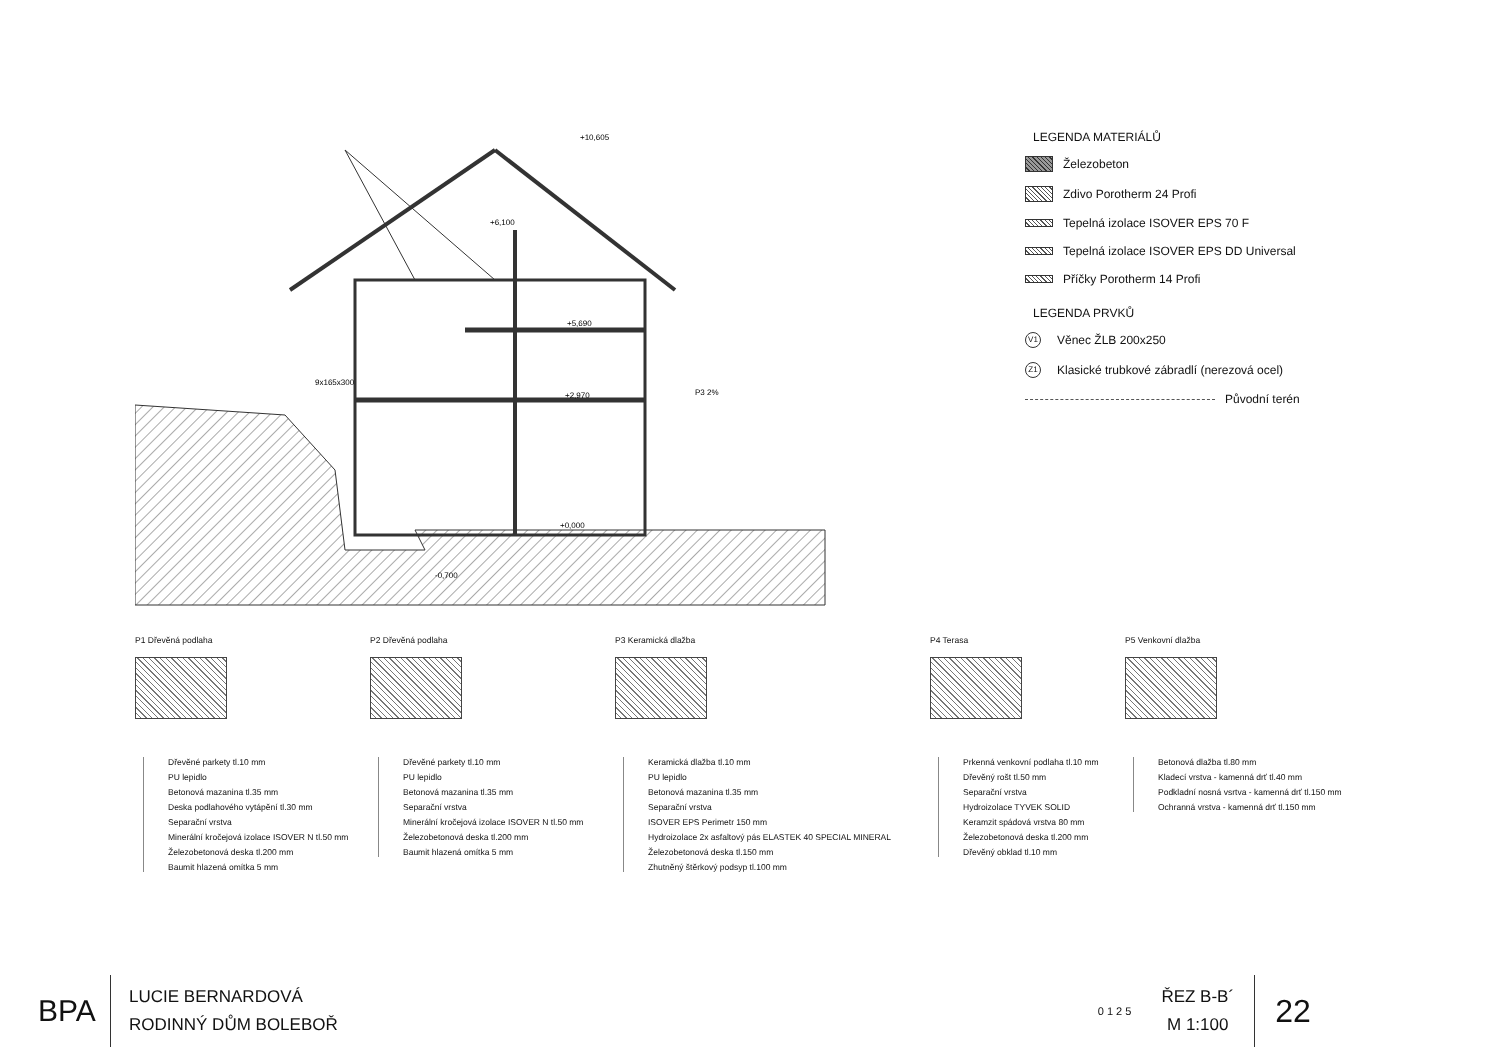+10,605
+6,100
+5,690
+2,970
+0,000
-0,700
P3 2%
9x165x300
LEGENDA MATERIÁLŮ
Železobeton
Zdivo Porotherm 24 Profi
Tepelná izolace ISOVER EPS 70 F
Tepelná izolace ISOVER EPS DD Universal
Příčky Porotherm 14 Profi
LEGENDA PRVKŮ
V1 Věnec ŽLB 200x250
Z1 Klasické trubkové zábradlí (nerezová ocel)
Původní terén
P1 Dřevěná podlaha
Dřevěné parkety tl.10 mm
PU lepidlo
Betonová mazanina tl.35 mm
Deska podlahového vytápění tl.30 mm
Separační vrstva
Minerální kročejová izolace ISOVER N tl.50 mm
Železobetonová deska tl.200 mm
Baumit hlazená omítka 5 mm
P2 Dřevěná podlaha
Dřevěné parkety tl.10 mm
PU lepidlo
Betonová mazanina tl.35 mm
Separační vrstva
Minerální kročejová izolace ISOVER N tl.50 mm
Železobetonová deska tl.200 mm
Baumit hlazená omítka 5 mm
P3 Keramická dlažba
Keramická dlažba tl.10 mm
PU lepidlo
Betonová mazanina tl.35 mm
Separační vrstva
ISOVER EPS Perimetr 150 mm
Hydroizolace 2x asfaltový pás ELASTEK 40 SPECIAL MINERAL
Železobetonová deska tl.150 mm
Zhutněný štěrkový podsyp tl.100 mm
P4 Terasa
Prkenná venkovní podlaha tl.10 mm
Dřevěný rošt tl.50 mm
Separační vrstva
Hydroizolace TYVEK SOLID
Keramzit spádová vrstva 80 mm
Železobetonová deska tl.200 mm
Dřevěný obklad tl.10 mm
P5 Venkovní dlažba
Betonová dlažba tl.80 mm
Kladecí vrstva - kamenná drť tl.40 mm
Podkladní nosná vsrtva - kamenná drť tl.150 mm
Ochranná vrstva - kamenná drť tl.150 mm
BPA
LUCIE BERNARDOVÁ
RODINNÝ DŮM BOLEBOŘ
0 1 2 5
ŘEZ B-B´
M 1:100
22